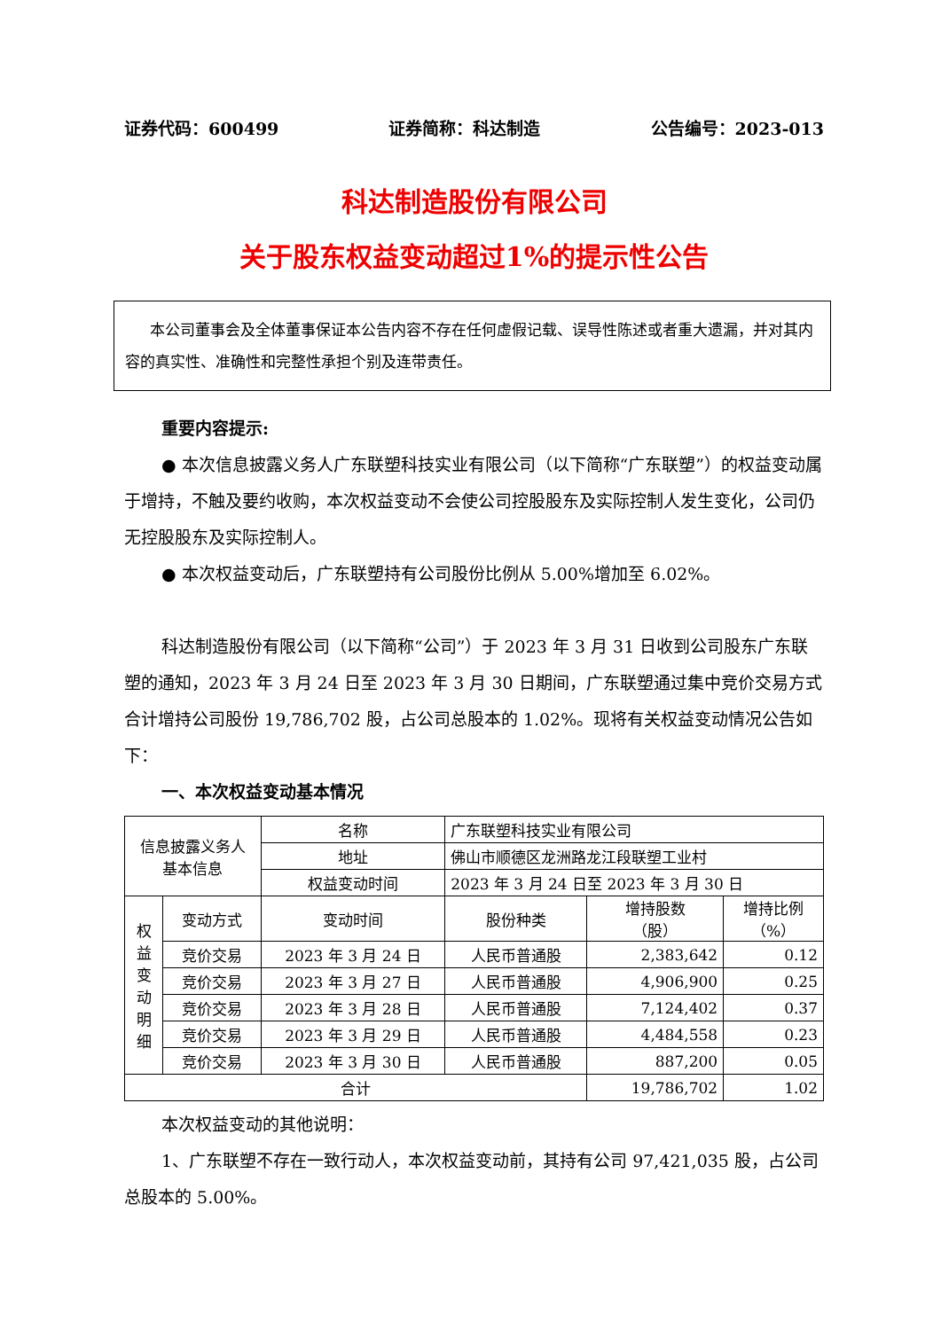证券代码：600499 证券简称：科达制造 公告编号：2023-013
科达制造股份有限公司
关于股东权益变动超过1%的提示性公告
本公司董事会及全体董事保证本公告内容不存在任何虚假记载、误导性陈述或者重大遗漏，并对其内容的真实性、准确性和完整性承担个别及连带责任。
重要内容提示:
● 本次信息披露义务人广东联塑科技实业有限公司（以下简称“广东联塑”）的权益变动属于增持，不触及要约收购，本次权益变动不会使公司控股股东及实际控制人发生变化，公司仍无控股股东及实际控制人。
● 本次权益变动后，广东联塑持有公司股份比例从 5.00%增加至 6.02%。
科达制造股份有限公司（以下简称“公司”）于 2023 年 3 月 31 日收到公司股东广东联塑的通知，2023 年 3 月 24 日至 2023 年 3 月 30 日期间，广东联塑通过集中竞价交易方式合计增持公司股份 19,786,702 股，占公司总股本的 1.02%。现将有关权益变动情况公告如下：
一、本次权益变动基本情况
| 信息披露义务人 基本信息 | | 名称 | 广东联塑科技实业有限公司 | | |
| | | 地址 | 佛山市顺德区龙洲路龙江段联塑工业村 | | |
| | | 权益变动时间 | 2023 年 3 月 24 日至 2023 年 3 月 30 日 | | |
| 权 益 变 动 明 细 | 变动方式 | 变动时间 | 股份种类 | 增持股数 （股） | 增持比例 （%） |
| | 竞价交易 | 2023 年 3 月 24 日 | 人民币普通股 | 2,383,642 | 0.12 |
| | 竞价交易 | 2023 年 3 月 27 日 | 人民币普通股 | 4,906,900 | 0.25 |
| | 竞价交易 | 2023 年 3 月 28 日 | 人民币普通股 | 7,124,402 | 0.37 |
| | 竞价交易 | 2023 年 3 月 29 日 | 人民币普通股 | 4,484,558 | 0.23 |
| | 竞价交易 | 2023 年 3 月 30 日 | 人民币普通股 | 887,200 | 0.05 |
| 合计 | | | | 19,786,702 | 1.02 |
本次权益变动的其他说明：
1、广东联塑不存在一致行动人，本次权益变动前，其持有公司 97,421,035 股，占公司总股本的 5.00%。